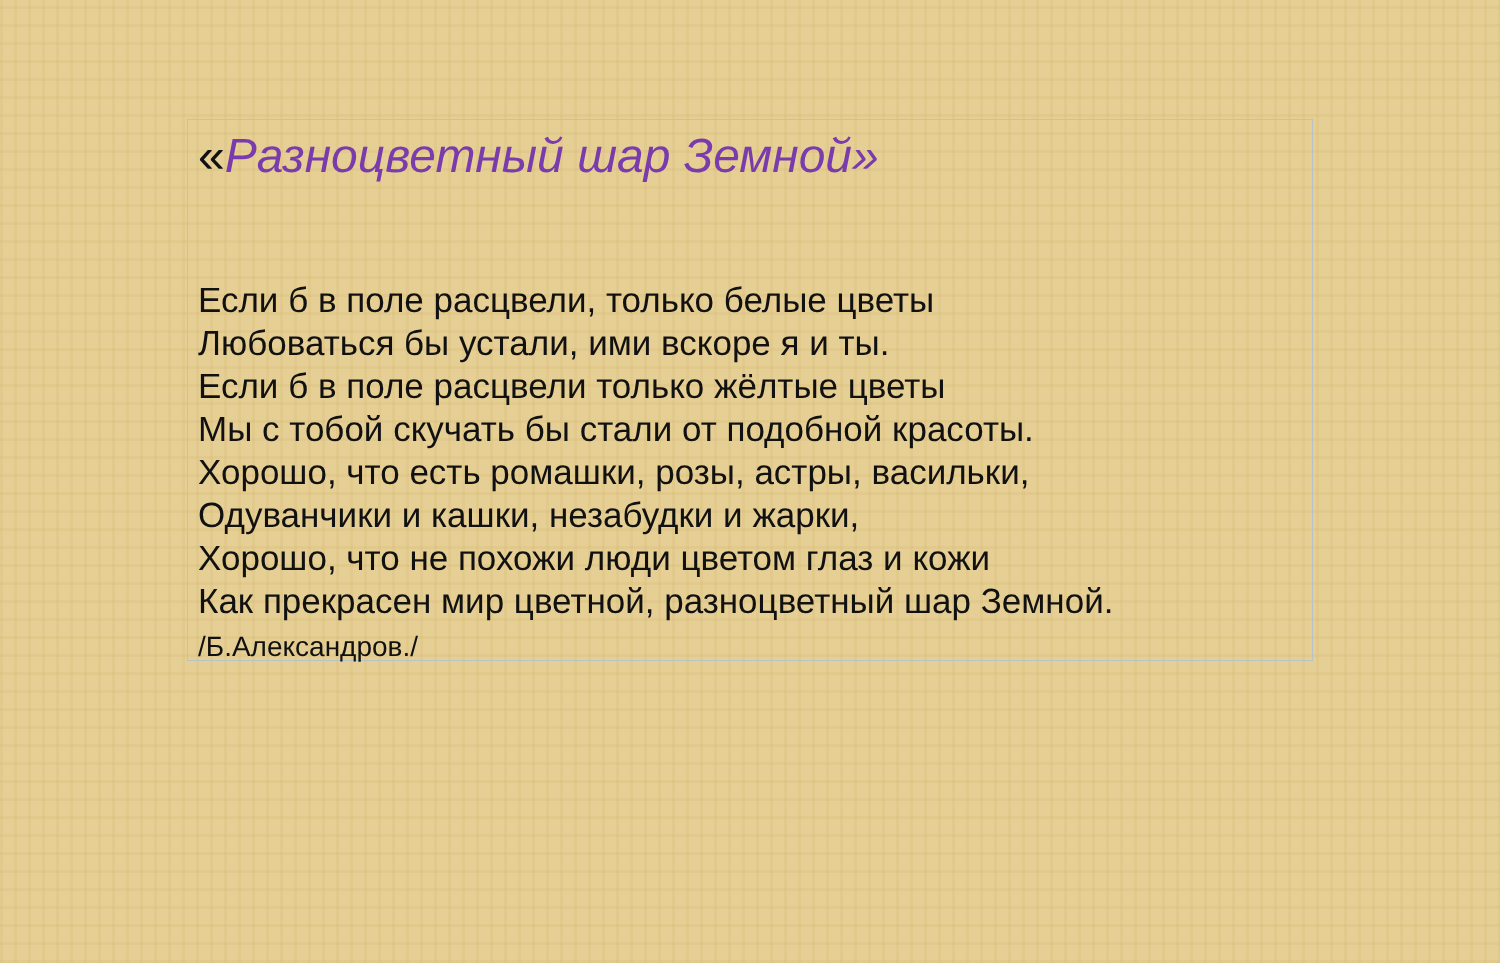«Разноцветный шар Земной»
Если б в поле расцвели, только белые цветы
Любоваться бы устали, ими вскоре я и ты.
Если б в поле расцвели только жёлтые цветы
Мы с тобой скучать бы стали от подобной красоты.
Хорошо, что есть ромашки, розы, астры, васильки,
Одуванчики и кашки, незабудки и жарки,
Хорошо, что не похожи люди цветом глаз и кожи
Как прекрасен мир цветной, разноцветный шар Земной.
/Б.Александров./